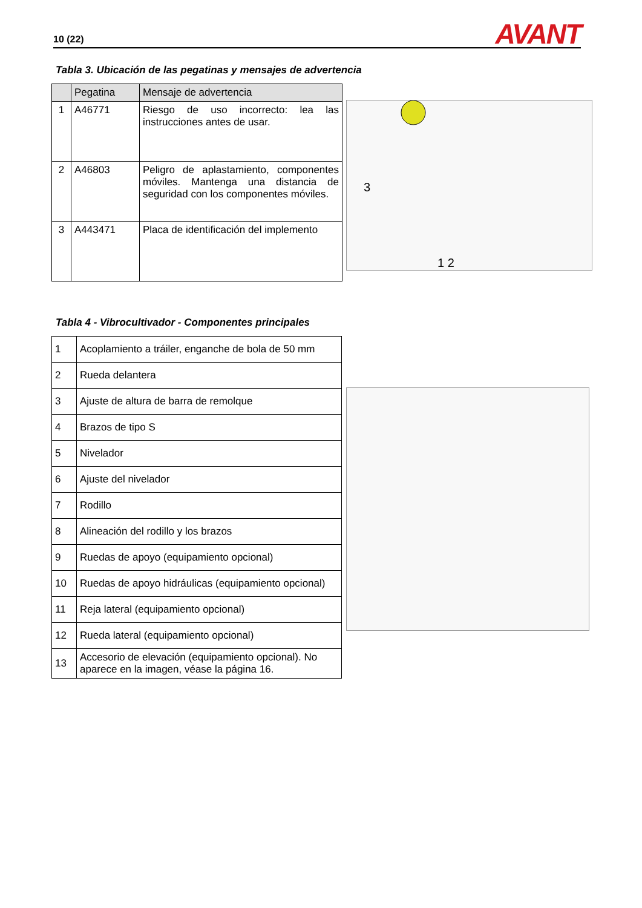10 (22)
AVANT
Tabla 3. Ubicación de las pegatinas y mensajes de advertencia
| | Pegatina | Mensaje de advertencia |
| --- | --- | --- |
| 1 | A46771 | Riesgo de uso incorrecto: lea las instrucciones antes de usar. |
| 2 | A46803 | Peligro de aplastamiento, componentes móviles. Mantenga una distancia de seguridad con los componentes móviles. |
| 3 | A443471 | Placa de identificación del implemento |
3
1 2
Tabla 4 - Vibrocultivador - Componentes principales
| 1 | Acoplamiento a tráiler, enganche de bola de 50 mm |
| 2 | Rueda delantera |
| 3 | Ajuste de altura de barra de remolque |
| 4 | Brazos de tipo S |
| 5 | Nivelador |
| 6 | Ajuste del nivelador |
| 7 | Rodillo |
| 8 | Alineación del rodillo y los brazos |
| 9 | Ruedas de apoyo (equipamiento opcional) |
| 10 | Ruedas de apoyo hidráulicas (equipamiento opcional) |
| 11 | Reja lateral (equipamiento opcional) |
| 12 | Rueda lateral (equipamiento opcional) |
| 13 | Accesorio de elevación (equipamiento opcional). No aparece en la imagen, véase la página 16. |